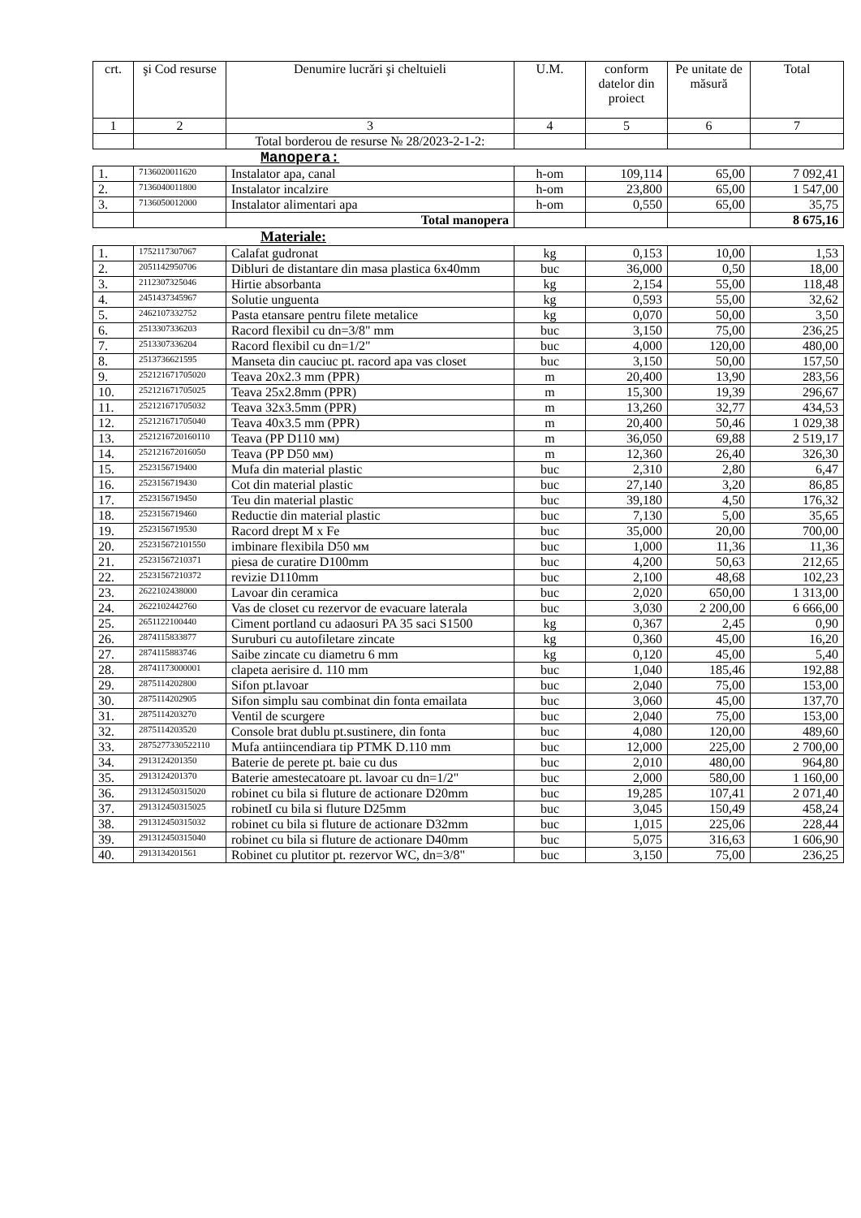| crt. | şi Cod resurse | Denumire lucrări şi cheltuieli | U.M. | conform datelor din proiect | Pe unitate de măsură | Total |
| --- | --- | --- | --- | --- | --- | --- |
| 1 | 2 | 3 | 4 | 5 | 6 | 7 |
| | | Total borderou de resurse № 28/2023-2-1-2: | | | | |
Manopera:
| 1. | 7136020011620 | Instalator apa, canal | h-om | 109,114 | 65,00 | 7 092,41 |
| 2. | 7136040011800 | Instalator incalzire | h-om | 23,800 | 65,00 | 1 547,00 |
| 3. | 7136050012000 | Instalator alimentari apa | h-om | 0,550 | 65,00 | 35,75 |
| | | Total manopera | | | | 8 675,16 |
Materiale:
| 1. | 1752117307067 | Calafat gudronat | kg | 0,153 | 10,00 | 1,53 |
| 2. | 2051142950706 | Dibluri de distantare din masa plastica 6x40mm | buc | 36,000 | 0,50 | 18,00 |
| 3. | 2112307325046 | Hirtie absorbanta | kg | 2,154 | 55,00 | 118,48 |
| 4. | 2451437345967 | Solutie unguenta | kg | 0,593 | 55,00 | 32,62 |
| 5. | 2462107332752 | Pasta etansare pentru filete metalice | kg | 0,070 | 50,00 | 3,50 |
| 6. | 2513307336203 | Racord flexibil cu dn=3/8" mm | buc | 3,150 | 75,00 | 236,25 |
| 7. | 2513307336204 | Racord flexibil cu dn=1/2" | buc | 4,000 | 120,00 | 480,00 |
| 8. | 2513736621595 | Manseta din cauciuc pt. racord apa vas closet | buc | 3,150 | 50,00 | 157,50 |
| 9. | 252121671705020 | Teava 20x2.3 mm (PPR) | m | 20,400 | 13,90 | 283,56 |
| 10. | 252121671705025 | Teava 25x2.8mm (PPR) | m | 15,300 | 19,39 | 296,67 |
| 11. | 252121671705032 | Teava 32x3.5mm (PPR) | m | 13,260 | 32,77 | 434,53 |
| 12. | 252121671705040 | Teava 40x3.5 mm (PPR) | m | 20,400 | 50,46 | 1 029,38 |
| 13. | 2521216720160110 | Teava (PP D110 мм) | m | 36,050 | 69,88 | 2 519,17 |
| 14. | 252121672016050 | Teava (PP D50 мм) | m | 12,360 | 26,40 | 326,30 |
| 15. | 2523156719400 | Mufa din material plastic | buc | 2,310 | 2,80 | 6,47 |
| 16. | 2523156719430 | Cot din material plastic | buc | 27,140 | 3,20 | 86,85 |
| 17. | 2523156719450 | Teu din material plastic | buc | 39,180 | 4,50 | 176,32 |
| 18. | 2523156719460 | Reductie din material plastic | buc | 7,130 | 5,00 | 35,65 |
| 19. | 2523156719530 | Racord drept M x Fe | buc | 35,000 | 20,00 | 700,00 |
| 20. | 252315672101550 | imbinare flexibila D50 мм | buc | 1,000 | 11,36 | 11,36 |
| 21. | 25231567210371 | piesa de curatire D100mm | buc | 4,200 | 50,63 | 212,65 |
| 22. | 25231567210372 | revizie D110mm | buc | 2,100 | 48,68 | 102,23 |
| 23. | 2622102438000 | Lavoar din ceramica | buc | 2,020 | 650,00 | 1 313,00 |
| 24. | 2622102442760 | Vas de closet cu rezervor de evacuare laterala | buc | 3,030 | 2 200,00 | 6 666,00 |
| 25. | 2651122100440 | Ciment portland cu adaosuri PA 35 saci S1500 | kg | 0,367 | 2,45 | 0,90 |
| 26. | 2874115833877 | Suruburi cu autofiletare zincate | kg | 0,360 | 45,00 | 16,20 |
| 27. | 2874115883746 | Saibe zincate cu diametru 6 mm | kg | 0,120 | 45,00 | 5,40 |
| 28. | 28741173000001 | clapeta aerisire d. 110 mm | buc | 1,040 | 185,46 | 192,88 |
| 29. | 2875114202800 | Sifon pt.lavoar | buc | 2,040 | 75,00 | 153,00 |
| 30. | 2875114202905 | Sifon simplu sau combinat din fonta emailata | buc | 3,060 | 45,00 | 137,70 |
| 31. | 2875114203270 | Ventil de scurgere | buc | 2,040 | 75,00 | 153,00 |
| 32. | 2875114203520 | Console brat dublu pt.sustinere, din fonta | buc | 4,080 | 120,00 | 489,60 |
| 33. | 2875277330522110 | Mufa antiincendiara tip PTMK D.110 mm | buc | 12,000 | 225,00 | 2 700,00 |
| 34. | 2913124201350 | Baterie de perete pt. baie cu dus | buc | 2,010 | 480,00 | 964,80 |
| 35. | 2913124201370 | Baterie amestecatoare pt. lavoar cu dn=1/2" | buc | 2,000 | 580,00 | 1 160,00 |
| 36. | 291312450315020 | robinet cu bila si fluture de actionare D20mm | buc | 19,285 | 107,41 | 2 071,40 |
| 37. | 291312450315025 | robinetI cu bila si fluture D25mm | buc | 3,045 | 150,49 | 458,24 |
| 38. | 291312450315032 | robinet cu bila si fluture de actionare D32mm | buc | 1,015 | 225,06 | 228,44 |
| 39. | 291312450315040 | robinet cu bila si fluture de actionare D40mm | buc | 5,075 | 316,63 | 1 606,90 |
| 40. | 2913134201561 | Robinet cu plutitor pt. rezervor WC, dn=3/8" | buc | 3,150 | 75,00 | 236,25 |